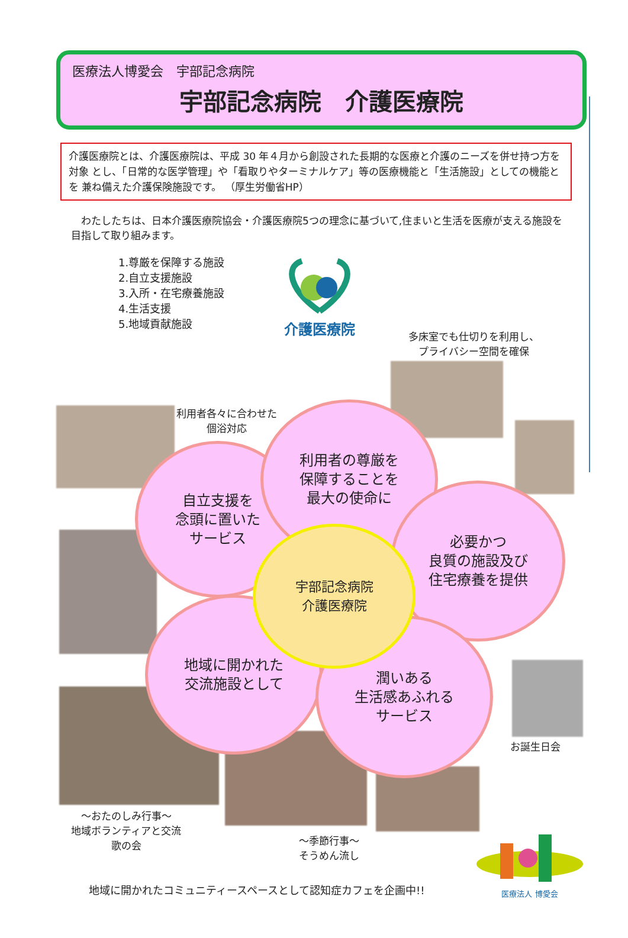医療法人博愛会　宇部記念病院
宇部記念病院　介護医療院
介護医療院とは、介護医療院は、平成 30 年４月から創設された長期的な医療と介護のニーズを併せ持つ方を対象 とし、「日常的な医学管理」や「看取りやターミナルケア」等の医療機能と「生活施設」としての機能とを 兼ね備えた介護保険施設です。 （厚生労働省HP）
　わたしたちは、日本介護医療院協会・介護医療院5つの理念に基づいて,住まいと生活を医療が支える施設を目指して取り組みます。
1.尊厳を保障する施設
2.自立支援施設
3.入所・在宅療養施設
4.生活支援
5.地域貢献施設
介護医療院
多床室でも仕切りを利用し、
プライバシー空間を確保
利用者各々に合わせた
個浴対応
自立支援を
念頭に置いた
サービス
利用者の尊厳を
保障することを
最大の使命に
必要かつ
良質の施設及び
住宅療養を提供
地域に開かれた
交流施設として
潤いある
生活感あふれる
サービス
宇部記念病院
介護医療院
お誕生日会
～おたのしみ行事～
地域ボランティアと交流
歌の会
～季節行事～
そうめん流し
地域に開かれたコミュニティースペースとして認知症カフェを企画中!!
医療法人 博愛会